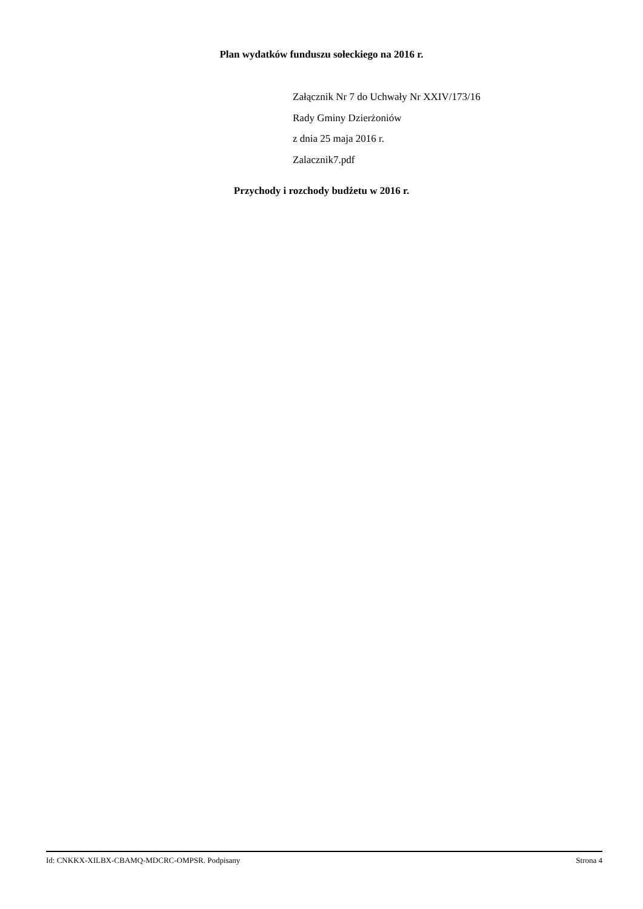Plan wydatków funduszu sołeckiego na 2016 r.
Załącznik Nr 7 do Uchwały Nr XXIV/173/16
Rady Gminy Dzierżoniów
z dnia 25 maja 2016 r.
Zalacznik7.pdf
Przychody i rozchody budżetu w 2016 r.
Id: CNKKX-XILBX-CBAMQ-MDCRC-OMPSR. Podpisany Strona 4